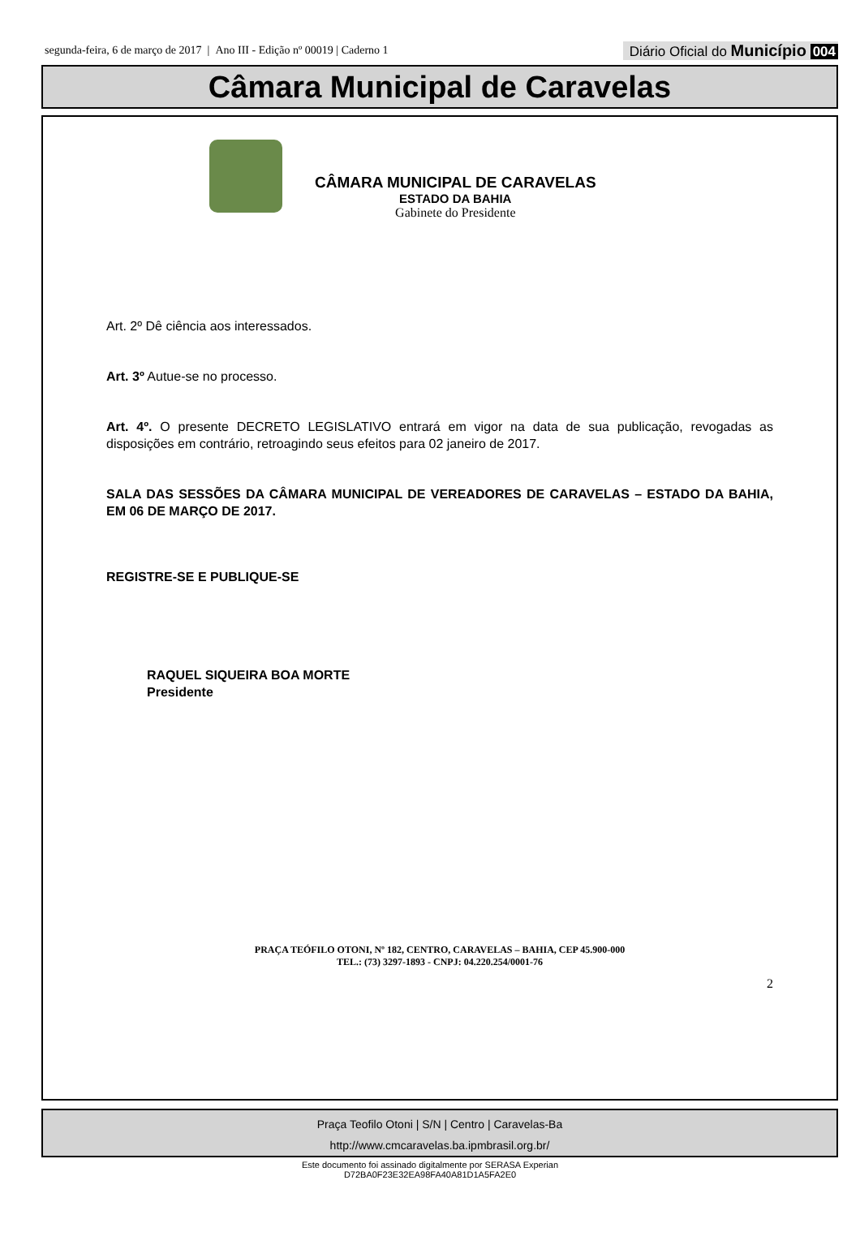segunda-feira, 6 de março de 2017 | Ano III - Edição nº 00019 | Caderno 1
Diário Oficial do Município 004
Câmara Municipal de Caravelas
CÂMARA MUNICIPAL DE CARAVELAS
ESTADO DA BAHIA
Gabinete do Presidente
Art. 2º Dê ciência aos interessados.
Art. 3º Autue-se no processo.
Art. 4º. O presente DECRETO LEGISLATIVO entrará em vigor na data de sua publicação, revogadas as disposições em contrário, retroagindo seus efeitos para 02 janeiro de 2017.
SALA DAS SESSÕES DA CÂMARA MUNICIPAL DE VEREADORES DE CARAVELAS – ESTADO DA BAHIA, EM 06 DE MARÇO DE 2017.
REGISTRE-SE E PUBLIQUE-SE
RAQUEL SIQUEIRA BOA MORTE
Presidente
PRAÇA TEÓFILO OTONI, Nº 182, CENTRO, CARAVELAS – BAHIA, CEP 45.900-000
TEL.: (73) 3297-1893 - CNPJ: 04.220.254/0001-76
2
Praça Teofilo Otoni | S/N | Centro | Caravelas-Ba
http://www.cmcaravelas.ba.ipmbrasil.org.br/
Este documento foi assinado digitalmente por SERASA Experian
D72BA0F23E32EA98FA40A81D1A5FA2E0